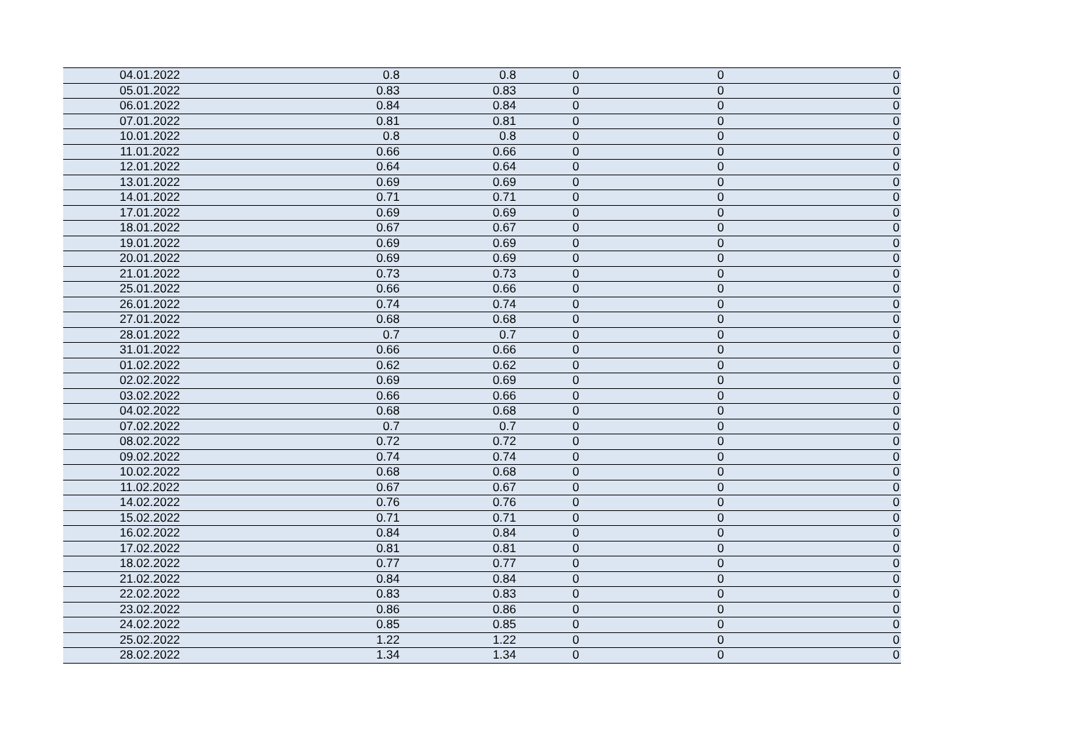| 04.01.2022 | 0.8 | 0.8 | 0 | 0 | 0 |
| 05.01.2022 | 0.83 | 0.83 | 0 | 0 | 0 |
| 06.01.2022 | 0.84 | 0.84 | 0 | 0 | 0 |
| 07.01.2022 | 0.81 | 0.81 | 0 | 0 | 0 |
| 10.01.2022 | 0.8 | 0.8 | 0 | 0 | 0 |
| 11.01.2022 | 0.66 | 0.66 | 0 | 0 | 0 |
| 12.01.2022 | 0.64 | 0.64 | 0 | 0 | 0 |
| 13.01.2022 | 0.69 | 0.69 | 0 | 0 | 0 |
| 14.01.2022 | 0.71 | 0.71 | 0 | 0 | 0 |
| 17.01.2022 | 0.69 | 0.69 | 0 | 0 | 0 |
| 18.01.2022 | 0.67 | 0.67 | 0 | 0 | 0 |
| 19.01.2022 | 0.69 | 0.69 | 0 | 0 | 0 |
| 20.01.2022 | 0.69 | 0.69 | 0 | 0 | 0 |
| 21.01.2022 | 0.73 | 0.73 | 0 | 0 | 0 |
| 25.01.2022 | 0.66 | 0.66 | 0 | 0 | 0 |
| 26.01.2022 | 0.74 | 0.74 | 0 | 0 | 0 |
| 27.01.2022 | 0.68 | 0.68 | 0 | 0 | 0 |
| 28.01.2022 | 0.7 | 0.7 | 0 | 0 | 0 |
| 31.01.2022 | 0.66 | 0.66 | 0 | 0 | 0 |
| 01.02.2022 | 0.62 | 0.62 | 0 | 0 | 0 |
| 02.02.2022 | 0.69 | 0.69 | 0 | 0 | 0 |
| 03.02.2022 | 0.66 | 0.66 | 0 | 0 | 0 |
| 04.02.2022 | 0.68 | 0.68 | 0 | 0 | 0 |
| 07.02.2022 | 0.7 | 0.7 | 0 | 0 | 0 |
| 08.02.2022 | 0.72 | 0.72 | 0 | 0 | 0 |
| 09.02.2022 | 0.74 | 0.74 | 0 | 0 | 0 |
| 10.02.2022 | 0.68 | 0.68 | 0 | 0 | 0 |
| 11.02.2022 | 0.67 | 0.67 | 0 | 0 | 0 |
| 14.02.2022 | 0.76 | 0.76 | 0 | 0 | 0 |
| 15.02.2022 | 0.71 | 0.71 | 0 | 0 | 0 |
| 16.02.2022 | 0.84 | 0.84 | 0 | 0 | 0 |
| 17.02.2022 | 0.81 | 0.81 | 0 | 0 | 0 |
| 18.02.2022 | 0.77 | 0.77 | 0 | 0 | 0 |
| 21.02.2022 | 0.84 | 0.84 | 0 | 0 | 0 |
| 22.02.2022 | 0.83 | 0.83 | 0 | 0 | 0 |
| 23.02.2022 | 0.86 | 0.86 | 0 | 0 | 0 |
| 24.02.2022 | 0.85 | 0.85 | 0 | 0 | 0 |
| 25.02.2022 | 1.22 | 1.22 | 0 | 0 | 0 |
| 28.02.2022 | 1.34 | 1.34 | 0 | 0 | 0 |